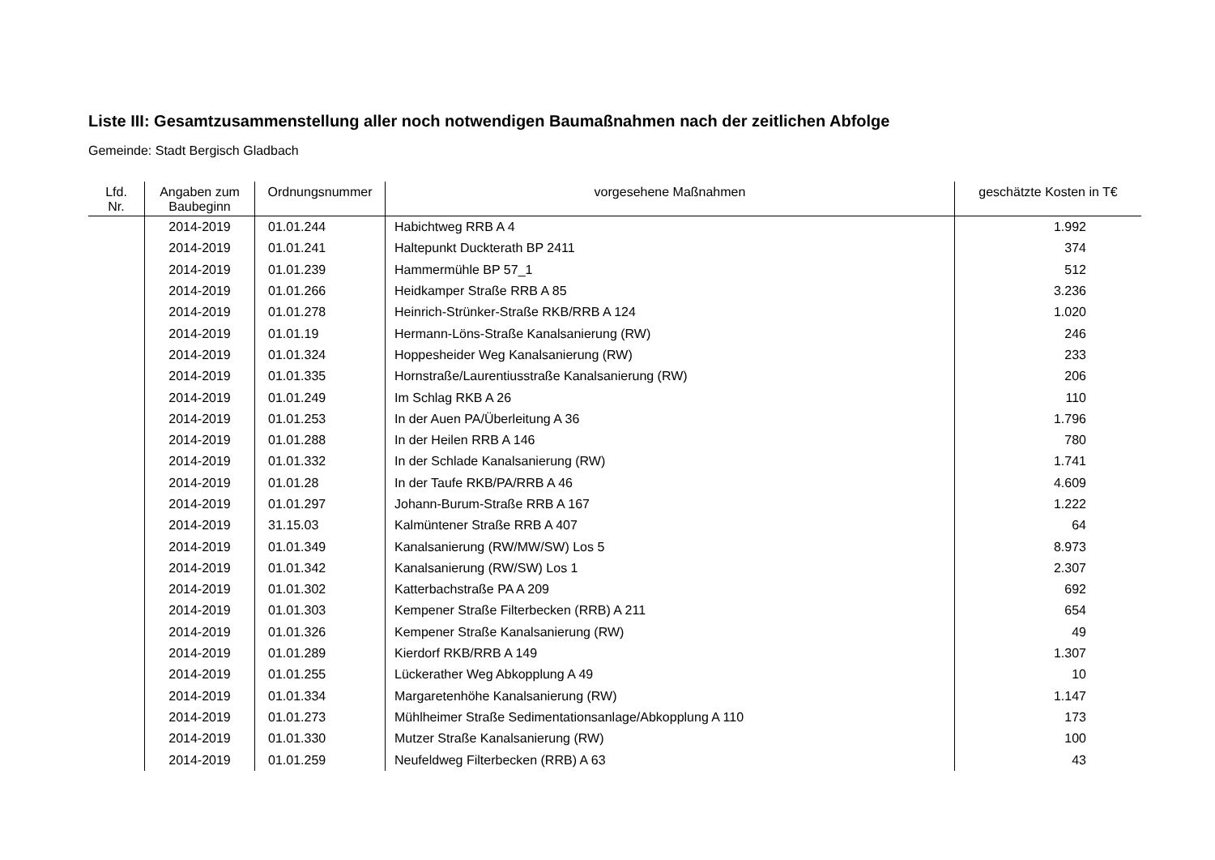Liste III: Gesamtzusammenstellung aller noch notwendigen Baumaßnahmen nach der zeitlichen Abfolge
Gemeinde: Stadt Bergisch Gladbach
| Lfd. Nr. | Angaben zum Baubeginn | Ordnungsnummer | vorgesehene Maßnahmen | geschätzte Kosten in T€ |
| --- | --- | --- | --- | --- |
| | 2014-2019 | 01.01.244 | Habichtweg RRB A 4 | 1.992 |
| | 2014-2019 | 01.01.241 | Haltepunkt Duckterath BP 2411 | 374 |
| | 2014-2019 | 01.01.239 | Hammermühle BP 57_1 | 512 |
| | 2014-2019 | 01.01.266 | Heidkamper Straße RRB A 85 | 3.236 |
| | 2014-2019 | 01.01.278 | Heinrich-Strünker-Straße RKB/RRB A 124 | 1.020 |
| | 2014-2019 | 01.01.19 | Hermann-Löns-Straße Kanalsanierung (RW) | 246 |
| | 2014-2019 | 01.01.324 | Hoppesheider Weg Kanalsanierung (RW) | 233 |
| | 2014-2019 | 01.01.335 | Hornstraße/Laurentiusstraße Kanalsanierung (RW) | 206 |
| | 2014-2019 | 01.01.249 | Im Schlag RKB A 26 | 110 |
| | 2014-2019 | 01.01.253 | In der Auen PA/Überleitung A 36 | 1.796 |
| | 2014-2019 | 01.01.288 | In der Heilen RRB A 146 | 780 |
| | 2014-2019 | 01.01.332 | In der Schlade Kanalsanierung (RW) | 1.741 |
| | 2014-2019 | 01.01.28 | In der Taufe RKB/PA/RRB A 46 | 4.609 |
| | 2014-2019 | 01.01.297 | Johann-Burum-Straße RRB A 167 | 1.222 |
| | 2014-2019 | 31.15.03 | Kalmüntener Straße RRB A 407 | 64 |
| | 2014-2019 | 01.01.349 | Kanalsanierung (RW/MW/SW) Los 5 | 8.973 |
| | 2014-2019 | 01.01.342 | Kanalsanierung (RW/SW) Los 1 | 2.307 |
| | 2014-2019 | 01.01.302 | Katterbachstraße PA A 209 | 692 |
| | 2014-2019 | 01.01.303 | Kempener Straße Filterbecken (RRB) A 211 | 654 |
| | 2014-2019 | 01.01.326 | Kempener Straße Kanalsanierung (RW) | 49 |
| | 2014-2019 | 01.01.289 | Kierdorf RKB/RRB A 149 | 1.307 |
| | 2014-2019 | 01.01.255 | Lückerather Weg Abkopplung A 49 | 10 |
| | 2014-2019 | 01.01.334 | Margaretenhöhe Kanalsanierung (RW) | 1.147 |
| | 2014-2019 | 01.01.273 | Mühlheimer Straße Sedimentationsanlage/Abkopplung A 110 | 173 |
| | 2014-2019 | 01.01.330 | Mutzer Straße Kanalsanierung (RW) | 100 |
| | 2014-2019 | 01.01.259 | Neufeldweg Filterbecken (RRB) A 63 | 43 |